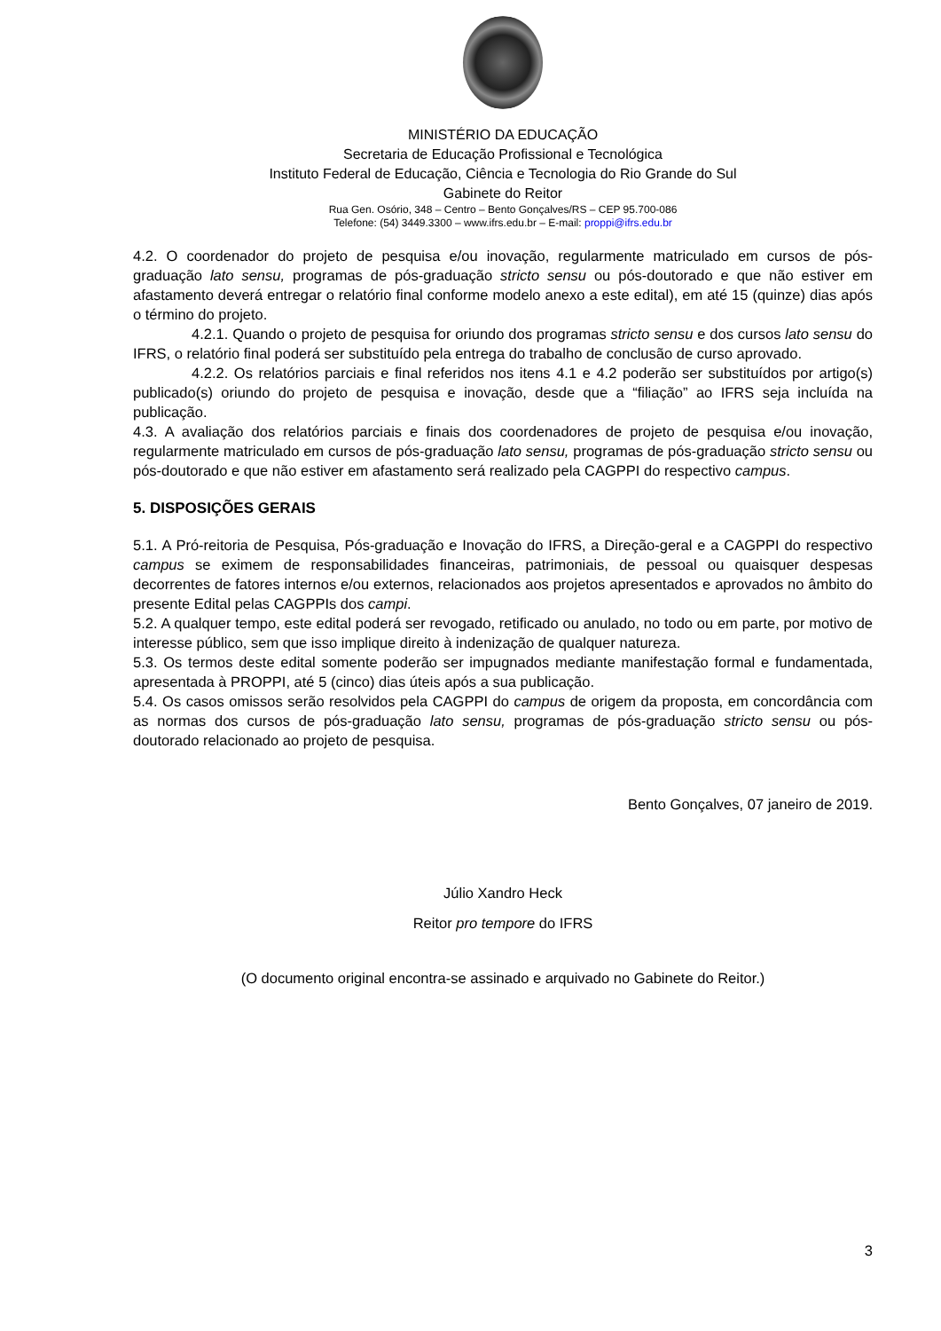MINISTÉRIO DA EDUCAÇÃO
Secretaria de Educação Profissional e Tecnológica
Instituto Federal de Educação, Ciência e Tecnologia do Rio Grande do Sul
Gabinete do Reitor
Rua Gen. Osório, 348 – Centro – Bento Gonçalves/RS – CEP 95.700-086
Telefone: (54) 3449.3300 – www.ifrs.edu.br – E-mail: proppi@ifrs.edu.br
4.2. O coordenador do projeto de pesquisa e/ou inovação, regularmente matriculado em cursos de pós-graduação lato sensu, programas de pós-graduação stricto sensu ou pós-doutorado e que não estiver em afastamento deverá entregar o relatório final conforme modelo anexo a este edital), em até 15 (quinze) dias após o término do projeto.
4.2.1. Quando o projeto de pesquisa for oriundo dos programas stricto sensu e dos cursos lato sensu do IFRS, o relatório final poderá ser substituído pela entrega do trabalho de conclusão de curso aprovado.
4.2.2. Os relatórios parciais e final referidos nos itens 4.1 e 4.2 poderão ser substituídos por artigo(s) publicado(s) oriundo do projeto de pesquisa e inovação, desde que a “filiação” ao IFRS seja incluída na publicação.
4.3. A avaliação dos relatórios parciais e finais dos coordenadores de projeto de pesquisa e/ou inovação, regularmente matriculado em cursos de pós-graduação lato sensu, programas de pós-graduação stricto sensu ou pós-doutorado e que não estiver em afastamento será realizado pela CAGPPI do respectivo campus.
5. DISPOSIÇÕES GERAIS
5.1. A Pró-reitoria de Pesquisa, Pós-graduação e Inovação do IFRS, a Direção-geral e a CAGPPI do respectivo campus se eximem de responsabilidades financeiras, patrimoniais, de pessoal ou quaisquer despesas decorrentes de fatores internos e/ou externos, relacionados aos projetos apresentados e aprovados no âmbito do presente Edital pelas CAGPPIs dos campi.
5.2. A qualquer tempo, este edital poderá ser revogado, retificado ou anulado, no todo ou em parte, por motivo de interesse público, sem que isso implique direito à indenização de qualquer natureza.
5.3. Os termos deste edital somente poderão ser impugnados mediante manifestação formal e fundamentada, apresentada à PROPPI, até 5 (cinco) dias úteis após a sua publicação.
5.4. Os casos omissos serão resolvidos pela CAGPPI do campus de origem da proposta, em concordância com as normas dos cursos de pós-graduação lato sensu, programas de pós-graduação stricto sensu ou pós-doutorado relacionado ao projeto de pesquisa.
Bento Gonçalves, 07 janeiro de 2019.
Júlio Xandro Heck
Reitor pro tempore do IFRS
(O documento original encontra-se assinado e arquivado no Gabinete do Reitor.)
3